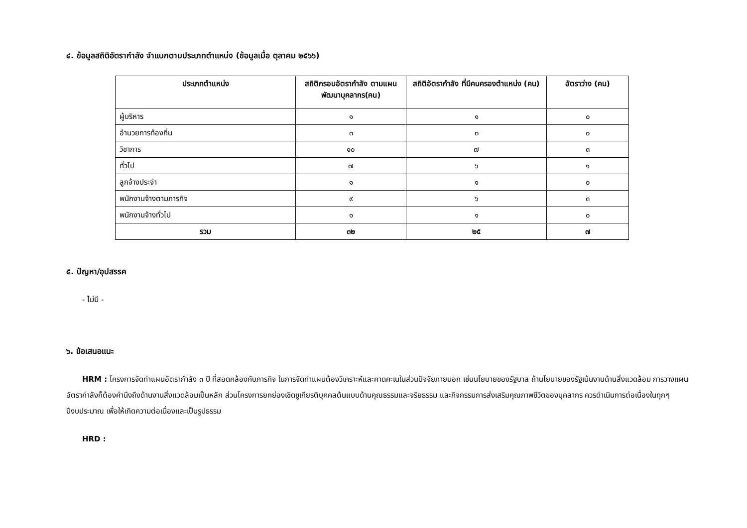๔. ข้อมูลสถิติอัตรากำลัง จำแนกตามประเภทตำแหน่ง (ข้อมูลเมื่อ ตุลาคม ๒๕๖๖)
| ประเภทตำแหน่ง | สถิติกรอบอัตรากำลัง ตามแผนพัฒนาบุคลากร(คน) | สถิติอัตรากำลัง ที่มีคนครองตำแหน่ง (คน) | อัตราว่าง (คน) |
| --- | --- | --- | --- |
| ผู้บริหาร | ๑ | ๑ | ๐ |
| อำนวยการท้องถิ่น | ๓ | ๓ | ๐ |
| วิชาการ | ๑๐ | ๗ | ๓ |
| ทั่วไป | ๗ | ๖ | ๑ |
| ลูกจ้างประจำ | ๑ | ๑ | ๐ |
| พนักงานจ้างตามภารกิจ | ๙ | ๖ | ๓ |
| พนักงานจ้างทั่วไป | ๑ | ๑ | ๐ |
| รวม | ๓๒ | ๒๕ | ๗ |
๕. ปัญหา/อุปสรรค
- ไม่มี -
๖. ข้อเสนอแนะ
HRM : โครงการจัดทำแผนอัตรากำลัง ๓ ปี ที่สอดคล้องกับภารกิจ ในการจัดทำแผนต้องวิเคราะห์และคาดคะเนในส่วนปัจจัยภายนอก เช่นนโยบายของรัฐบาล ถ้านโยบายของรัฐเน้นงานด้านสิ่งแวดล้อม การวางแผนอัตรากำลังก็ต้องคำนึงถึงด้านงานสิ่งแวดล้อมเป็นหลัก ส่วนโครงการยกย่องเชิดชูเกียรติบุคคลต้นแบบด้านคุณธรรมและจริยธรรม และกิจกรรมการส่งเสริมคุณภาพชีวิตของบุคลากร ควรดำเนินการต่อเนื่องในทุกๆปีงบประมาณ เพื่อให้เกิดความต่อเนื่องและเป็นรูปธรรม
HRD :